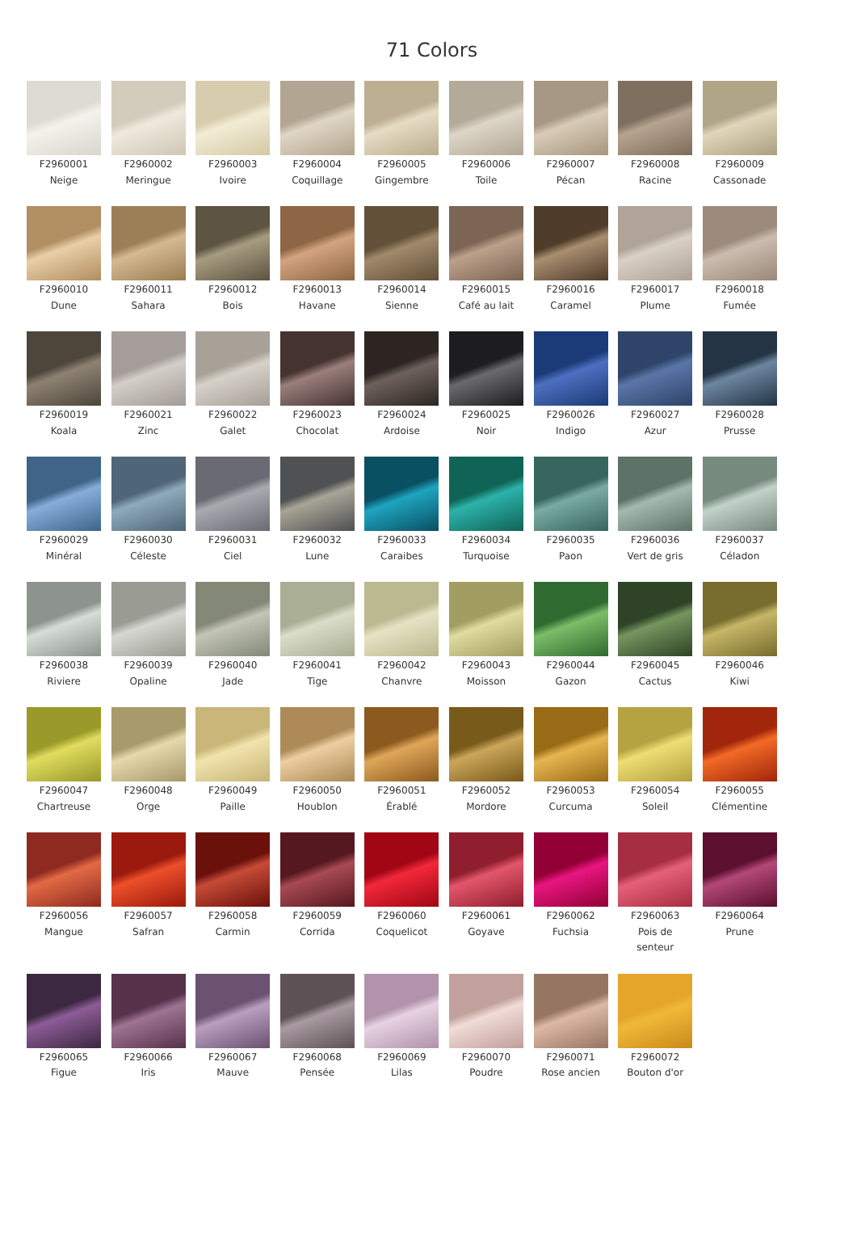71 Colors
F2960001
Neige
F2960002
Meringue
F2960003
Ivoire
F2960004
Coquillage
F2960005
Gingembre
F2960006
Toile
F2960007
Pécan
F2960008
Racine
F2960009
Cassonade
F2960010
Dune
F2960011
Sahara
F2960012
Bois
F2960013
Havane
F2960014
Sienne
F2960015
Café au lait
F2960016
Caramel
F2960017
Plume
F2960018
Fumée
F2960019
Koala
F2960021
Zinc
F2960022
Galet
F2960023
Chocolat
F2960024
Ardoise
F2960025
Noir
F2960026
Indigo
F2960027
Azur
F2960028
Prusse
F2960029
Minéral
F2960030
Céleste
F2960031
Ciel
F2960032
Lune
F2960033
Caraibes
F2960034
Turquoise
F2960035
Paon
F2960036
Vert de gris
F2960037
Céladon
F2960038
Riviere
F2960039
Opaline
F2960040
Jade
F2960041
Tige
F2960042
Chanvre
F2960043
Moisson
F2960044
Gazon
F2960045
Cactus
F2960046
Kiwi
F2960047
Chartreuse
F2960048
Orge
F2960049
Paille
F2960050
Houblon
F2960051
Érablé
F2960052
Mordore
F2960053
Curcuma
F2960054
Soleil
F2960055
Clémentine
F2960056
Mangue
F2960057
Safran
F2960058
Carmin
F2960059
Corrida
F2960060
Coquelicot
F2960061
Goyave
F2960062
Fuchsia
F2960063
Pois de
senteur
F2960064
Prune
F2960065
Figue
F2960066
Iris
F2960067
Mauve
F2960068
Pensée
F2960069
Lilas
F2960070
Poudre
F2960071
Rose ancien
F2960072
Bouton d'or